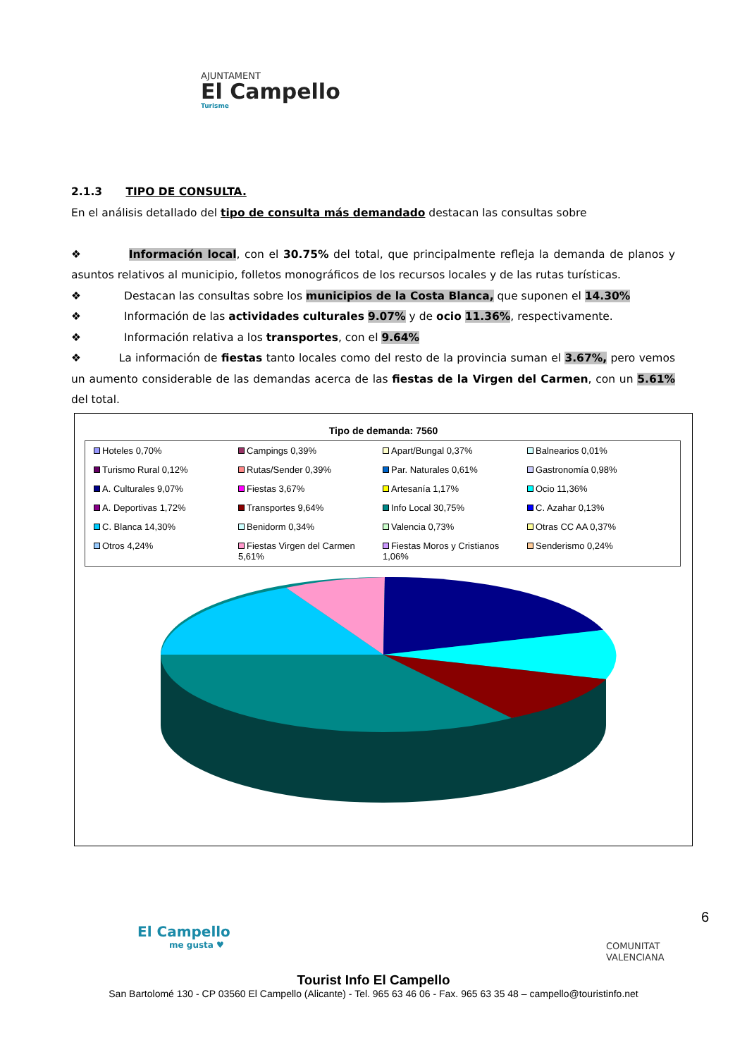AJUNTAMENT
El Campello
Turisme
2.1.3 TIPO DE CONSULTA.
En el análisis detallado del tipo de consulta más demandado destacan las consultas sobre
❖ Información local, con el 30.75% del total, que principalmente refleja la demanda de planos y asuntos relativos al municipio, folletos monográficos de los recursos locales y de las rutas turísticas.
❖ Destacan las consultas sobre los municipios de la Costa Blanca, que suponen el 14.30%
❖ Información de las actividades culturales 9.07% y de ocio 11.36%, respectivamente.
❖ Información relativa a los transportes, con el 9.64%
❖ La información de fiestas tanto locales como del resto de la provincia suman el 3.67%, pero vemos un aumento considerable de las demandas acerca de las fiestas de la Virgen del Carmen, con un 5.61% del total.
Tipo de demanda: 7560
Hoteles 0,70% Campings 0,39% Apart/Bungal 0,37% Balnearios 0,01% Turismo Rural 0,12% Rutas/Sender 0,39% Par. Naturales 0,61% Gastronomía 0,98% A. Culturales 9,07% Fiestas 3,67% Artesanía 1,17% Ocio 11,36% A. Deportivas 1,72% Transportes 9,64% Info Local 30,75% C. Azahar 0,13% C. Blanca 14,30% Benidorm 0,34% Valencia 0,73% Otras CC AA 0,37% Otros 4,24% Fiestas Virgen del Carmen 5,61% Fiestas Moros y Cristianos 1,06% Senderismo 0,24%
6
El Campello
me gusta ♥
COMUNITAT
VALENCIANA
Tourist Info El Campello
San Bartolomé 130 - CP 03560 El Campello (Alicante) - Tel. 965 63 46 06 - Fax. 965 63 35 48 – campello@touristinfo.net